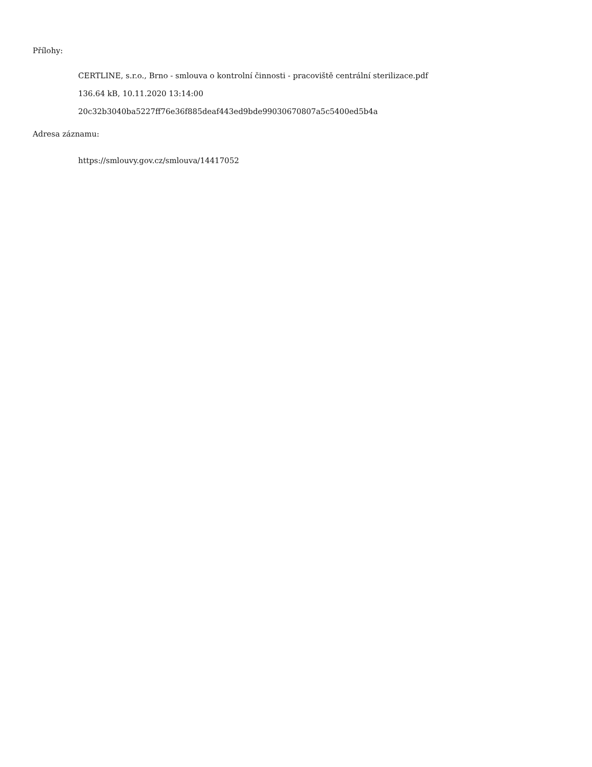Přílohy:
CERTLINE, s.r.o., Brno - smlouva o kontrolní činnosti - pracoviště centrální sterilizace.pdf
136.64 kB, 10.11.2020 13:14:00
20c32b3040ba5227ff76e36f885deaf443ed9bde99030670807a5c5400ed5b4a
Adresa záznamu:
https://smlouvy.gov.cz/smlouva/14417052